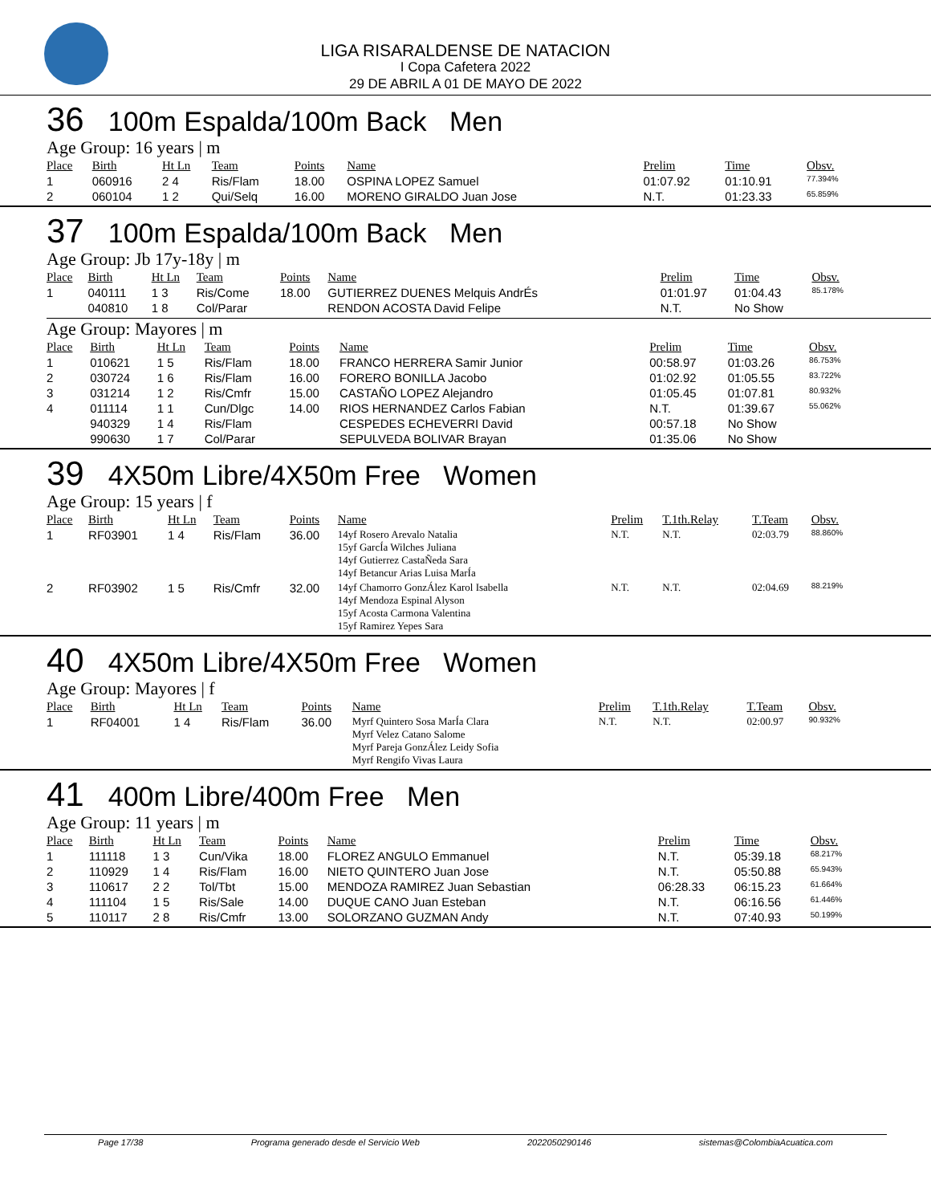LIGA RISARALDENSE DE NATACION
I Copa Cafetera 2022
29 DE ABRIL A 01 DE MAYO DE 2022
36 100m Espalda/100m Back Men
Age Group: 16 years | m
| Place | Birth | Ht Ln | Team | Points | Name | Prelim | Time | Obsv. |
| --- | --- | --- | --- | --- | --- | --- | --- | --- |
| 1 | 060916 | 2 4 | Ris/Flam | 18.00 | OSPINA LOPEZ Samuel | 01:07.92 | 01:10.91 | 77.394% |
| 2 | 060104 | 1 2 | Qui/Selq | 16.00 | MORENO GIRALDO Juan Jose | N.T. | 01:23.33 | 65.859% |
37 100m Espalda/100m Back Men
Age Group: Jb 17y-18y | m
| Place | Birth | Ht Ln | Team | Points | Name | Prelim | Time | Obsv. |
| --- | --- | --- | --- | --- | --- | --- | --- | --- |
| 1 | 040111 | 1 3 | Ris/Come | 18.00 | GUTIERREZ DUENES Melquis AndrÉs | 01:01.97 | 01:04.43 | 85.178% |
| | 040810 | 1 8 | Col/Parar | | RENDON ACOSTA David Felipe | N.T. | No Show | |
Age Group: Mayores | m
| Place | Birth | Ht Ln | Team | Points | Name | Prelim | Time | Obsv. |
| --- | --- | --- | --- | --- | --- | --- | --- | --- |
| 1 | 010621 | 1 5 | Ris/Flam | 18.00 | FRANCO HERRERA Samir Junior | 00:58.97 | 01:03.26 | 86.753% |
| 2 | 030724 | 1 6 | Ris/Flam | 16.00 | FORERO BONILLA Jacobo | 01:02.92 | 01:05.55 | 83.722% |
| 3 | 031214 | 1 2 | Ris/Cmfr | 15.00 | CASTAÑO LOPEZ Alejandro | 01:05.45 | 01:07.81 | 80.932% |
| 4 | 011114 | 1 1 | Cun/Dlgc | 14.00 | RIOS HERNANDEZ Carlos Fabian | N.T. | 01:39.67 | 55.062% |
| | 940329 | 1 4 | Ris/Flam | | CESPEDES ECHEVERRI David | 00:57.18 | No Show | |
| | 990630 | 1 7 | Col/Parar | | SEPULVEDA BOLIVAR Brayan | 01:35.06 | No Show | |
39 4X50m Libre/4X50m Free Women
Age Group: 15 years | f
| Place | Birth | Ht Ln | Team | Points | Name | Prelim | T.1th.Relay | T.Team | Obsv. |
| --- | --- | --- | --- | --- | --- | --- | --- | --- | --- |
| 1 | RF03901 | 1 4 | Ris/Flam | 36.00 | 14yf Rosero Arevalo Natalia 15yf GarcÍa Wilches Juliana 14yf Gutierrez CastaÑeda Sara 14yf Betancur Arias Luisa MarÍa | N.T. | N.T. | 02:03.79 | 88.860% |
| 2 | RF03902 | 1 5 | Ris/Cmfr | 32.00 | 14yf Chamorro GonzÁlez Karol Isabella 14yf Mendoza Espinal Alyson 15yf Acosta Carmona Valentina 15yf Ramirez Yepes Sara | N.T. | N.T. | 02:04.69 | 88.219% |
40 4X50m Libre/4X50m Free Women
Age Group: Mayores | f
| Place | Birth | Ht Ln | Team | Points | Name | Prelim | T.1th.Relay | T.Team | Obsv. |
| --- | --- | --- | --- | --- | --- | --- | --- | --- | --- |
| 1 | RF04001 | 1 4 | Ris/Flam | 36.00 | Myrf Quintero Sosa MarÍa Clara Myrf Velez Catano Salome Myrf Pareja GonzÁlez Leidy Sofia Myrf Rengifo Vivas Laura | N.T. | N.T. | 02:00.97 | 90.932% |
41 400m Libre/400m Free Men
Age Group: 11 years | m
| Place | Birth | Ht Ln | Team | Points | Name | Prelim | Time | Obsv. |
| --- | --- | --- | --- | --- | --- | --- | --- | --- |
| 1 | 111118 | 1 3 | Cun/Vika | 18.00 | FLOREZ ANGULO Emmanuel | N.T. | 05:39.18 | 68.217% |
| 2 | 110929 | 1 4 | Ris/Flam | 16.00 | NIETO QUINTERO Juan Jose | N.T. | 05:50.88 | 65.943% |
| 3 | 110617 | 2 2 | Tol/Tbt | 15.00 | MENDOZA RAMIREZ Juan Sebastian | 06:28.33 | 06:15.23 | 61.664% |
| 4 | 111104 | 1 5 | Ris/Sale | 14.00 | DUQUE CANO Juan Esteban | N.T. | 06:16.56 | 61.446% |
| 5 | 110117 | 2 8 | Ris/Cmfr | 13.00 | SOLORZANO GUZMAN Andy | N.T. | 07:40.93 | 50.199% |
Page 17/38 Programa generado desde el Servicio Web 2022050290146 sistemas@ColombiaAcuatica.com